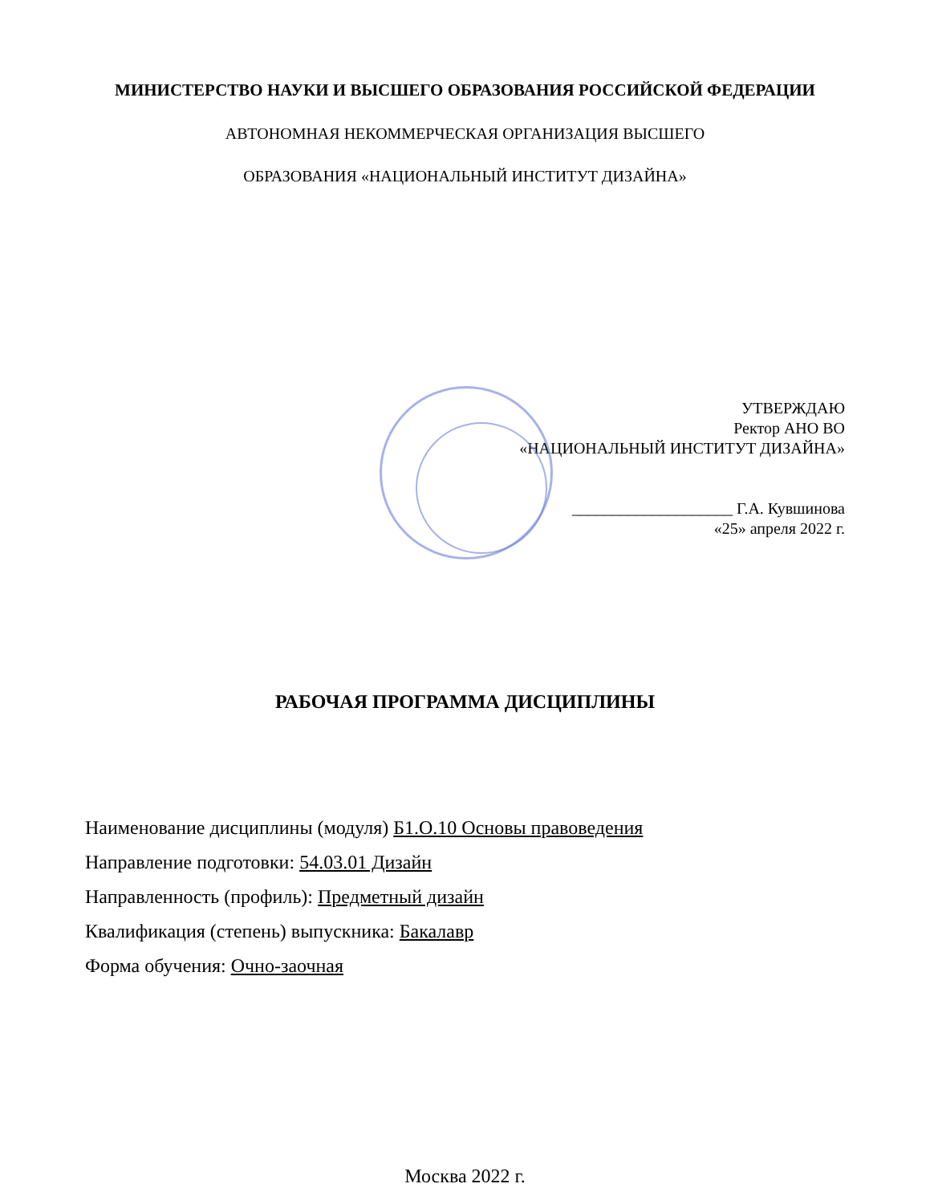МИНИСТЕРСТВО НАУКИ И ВЫСШЕГО ОБРАЗОВАНИЯ РОССИЙСКОЙ ФЕДЕРАЦИИ
АВТОНОМНАЯ НЕКОММЕРЧЕСКАЯ ОРГАНИЗАЦИЯ ВЫСШЕГО
ОБРАЗОВАНИЯ «НАЦИОНАЛЬНЫЙ ИНСТИТУТ ДИЗАЙНА»
УТВЕРЖДАЮ
Ректор АНО ВО
«НАЦИОНАЛЬНЫЙ ИНСТИТУТ ДИЗАЙНА»
____________________ Г.А. Кувшинова
«25» апреля 2022 г.
РАБОЧАЯ ПРОГРАММА ДИСЦИПЛИНЫ
Наименование дисциплины (модуля) Б1.О.10 Основы правоведения
Направление подготовки: 54.03.01 Дизайн
Направленность (профиль): Предметный дизайн
Квалификация (степень) выпускника: Бакалавр
Форма обучения: Очно-заочная
Москва 2022 г.